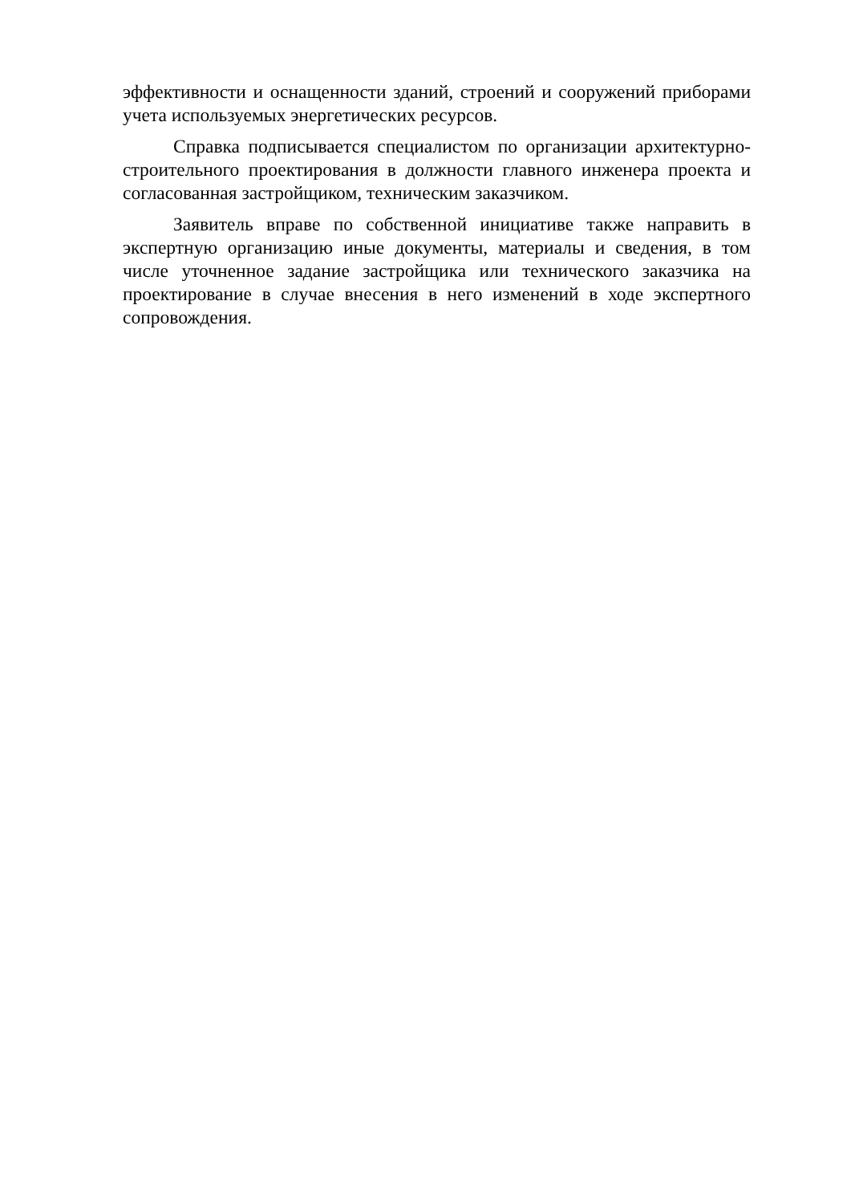эффективности и оснащенности зданий, строений и сооружений приборами учета используемых энергетических ресурсов.
Справка подписывается специалистом по организации архитектурно-строительного проектирования в должности главного инженера проекта и согласованная застройщиком, техническим заказчиком.
Заявитель вправе по собственной инициативе также направить в экспертную организацию иные документы, материалы и сведения, в том числе уточненное задание застройщика или технического заказчика на проектирование в случае внесения в него изменений в ходе экспертного сопровождения.